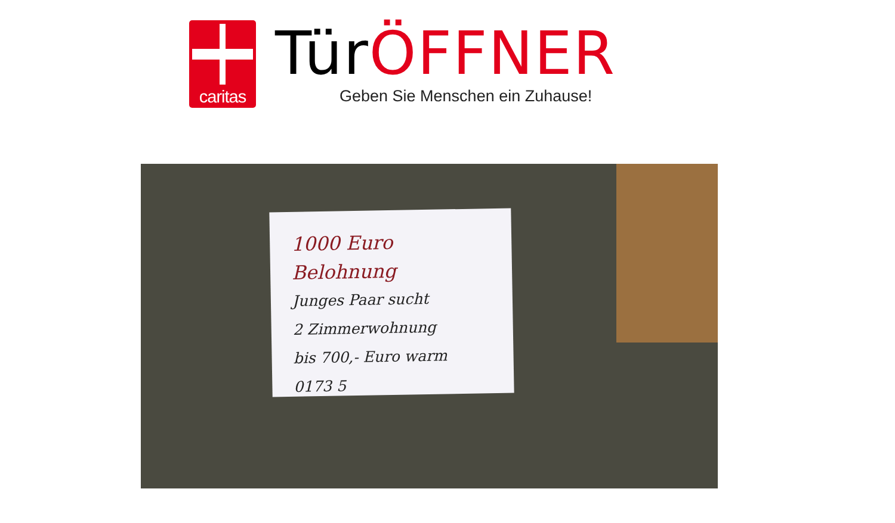caritas
TürÖFFNER
Geben Sie Menschen ein Zuhause!
1000 Euro Belohnung
Junges Paar sucht
2 Zimmerwohnung
bis 700,- Euro warm
0173 5